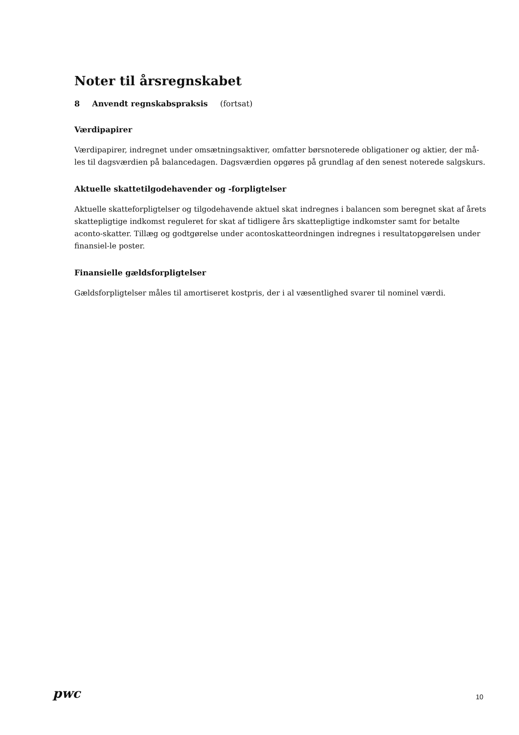Noter til årsregnskabet
8 Anvendt regnskabspraksis (fortsat)
Værdipapirer
Værdipapirer, indregnet under omsætningsaktiver, omfatter børsnoterede obligationer og aktier, der må-les til dagsværdien på balancedagen. Dagsværdien opgøres på grundlag af den senest noterede salgskurs.
Aktuelle skattetilgodehavender og -forpligtelser
Aktuelle skatteforpligtelser og tilgodehavende aktuel skat indregnes i balancen som beregnet skat af årets skattepligtige indkomst reguleret for skat af tidligere års skattepligtige indkomster samt for betalte aconto-skatter. Tillæg og godtgørelse under acontoskatteordningen indregnes i resultatopgørelsen under finansiel-le poster.
Finansielle gældsforpligtelser
Gældsforpligtelser måles til amortiseret kostpris, der i al væsentlighed svarer til nominel værdi.
pwc
10